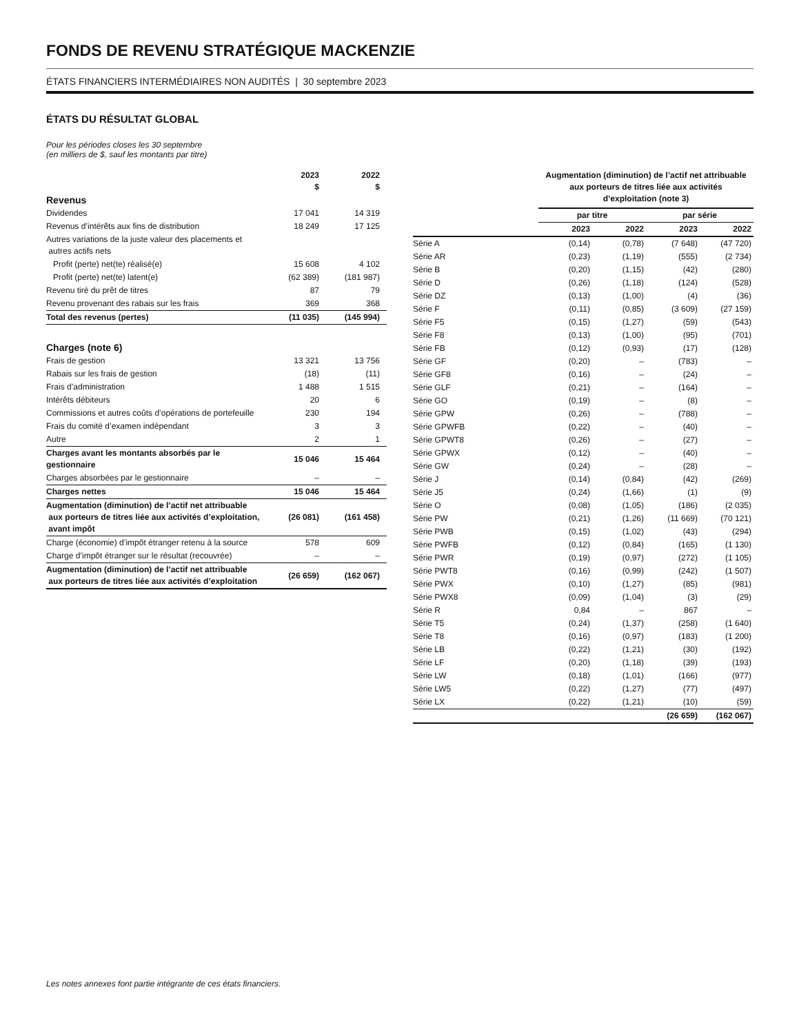FONDS DE REVENU STRATÉGIQUE MACKENZIE
ÉTATS FINANCIERS INTERMÉDIAIRES NON AUDITÉS | 30 septembre 2023
ÉTATS DU RÉSULTAT GLOBAL
Pour les périodes closes les 30 septembre
(en milliers de $, sauf les montants par titre)
| | 2023 $ | 2022 $ |
| --- | --- | --- |
| Revenus | | |
| Dividendes | 17 041 | 14 319 |
| Revenus d’intérêts aux fins de distribution | 18 249 | 17 125 |
| Autres variations de la juste valeur des placements et autres actifs nets | | |
| Profit (perte) net(te) réalisé(e) | 15 608 | 4 102 |
| Profit (perte) net(te) latent(e) | (62 389) | (181 987) |
| Revenu tiré du prêt de titres | 87 | 79 |
| Revenu provenant des rabais sur les frais | 369 | 368 |
| Total des revenus (pertes) | (11 035) | (145 994) |
| Charges (note 6) | | |
| Frais de gestion | 13 321 | 13 756 |
| Rabais sur les frais de gestion | (18) | (11) |
| Frais d’administration | 1 488 | 1 515 |
| Intérêts débiteurs | 20 | 6 |
| Commissions et autres coûts d’opérations de portefeuille | 230 | 194 |
| Frais du comité d’examen indépendant | 3 | 3 |
| Autre | 2 | 1 |
| Charges avant les montants absorbés par le gestionnaire | 15 046 | 15 464 |
| Charges absorbées par le gestionnaire | – | – |
| Charges nettes | 15 046 | 15 464 |
| Augmentation (diminution) de l’actif net attribuable aux porteurs de titres liée aux activités d’exploitation, avant impôt | (26 081) | (161 458) |
| Charge (économie) d’impôt étranger retenu à la source | 578 | 609 |
| Charge d’impôt étranger sur le résultat (recouvrée) | – | – |
| Augmentation (diminution) de l’actif net attribuable aux porteurs de titres liée aux activités d’exploitation | (26 659) | (162 067) |
| | Augmentation (diminution) de l’actif net attribuable aux porteurs de titres liée aux activités d’exploitation (note 3) | | | |
| --- | --- | --- | --- | --- |
| | par titre | | par série | |
| | 2023 | 2022 | 2023 | 2022 |
| Série A | (0,14) | (0,78) | (7 648) | (47 720) |
| Série AR | (0,23) | (1,19) | (555) | (2 734) |
| Série B | (0,20) | (1,15) | (42) | (280) |
| Série D | (0,26) | (1,18) | (124) | (528) |
| Série DZ | (0,13) | (1,00) | (4) | (36) |
| Série F | (0,11) | (0,85) | (3 609) | (27 159) |
| Série F5 | (0,15) | (1,27) | (59) | (543) |
| Série F8 | (0,13) | (1,00) | (95) | (701) |
| Série FB | (0,12) | (0,93) | (17) | (128) |
| Série GF | (0,20) | – | (783) | – |
| Série GF8 | (0,16) | – | (24) | – |
| Série GLF | (0,21) | – | (164) | – |
| Série GO | (0,19) | – | (8) | – |
| Série GPW | (0,26) | – | (788) | – |
| Série GPWFB | (0,22) | – | (40) | – |
| Série GPWT8 | (0,26) | – | (27) | – |
| Série GPWX | (0,12) | – | (40) | – |
| Série GW | (0,24) | – | (28) | – |
| Série J | (0,14) | (0,84) | (42) | (269) |
| Série J5 | (0,24) | (1,66) | (1) | (9) |
| Série O | (0,08) | (1,05) | (186) | (2 035) |
| Série PW | (0,21) | (1,26) | (11 669) | (70 121) |
| Série PWB | (0,15) | (1,02) | (43) | (294) |
| Série PWFB | (0,12) | (0,84) | (165) | (1 130) |
| Série PWR | (0,19) | (0,97) | (272) | (1 105) |
| Série PWT8 | (0,16) | (0,99) | (242) | (1 507) |
| Série PWX | (0,10) | (1,27) | (85) | (981) |
| Série PWX8 | (0,09) | (1,04) | (3) | (29) |
| Série R | 0,84 | – | 867 | – |
| Série T5 | (0,24) | (1,37) | (258) | (1 640) |
| Série T8 | (0,16) | (0,97) | (183) | (1 200) |
| Série LB | (0,22) | (1,21) | (30) | (192) |
| Série LF | (0,20) | (1,18) | (39) | (193) |
| Série LW | (0,18) | (1,01) | (166) | (977) |
| Série LW5 | (0,22) | (1,27) | (77) | (497) |
| Série LX | (0,22) | (1,21) | (10) | (59) |
| | | | (26 659) | (162 067) |
Les notes annexes font partie intégrante de ces états financiers.